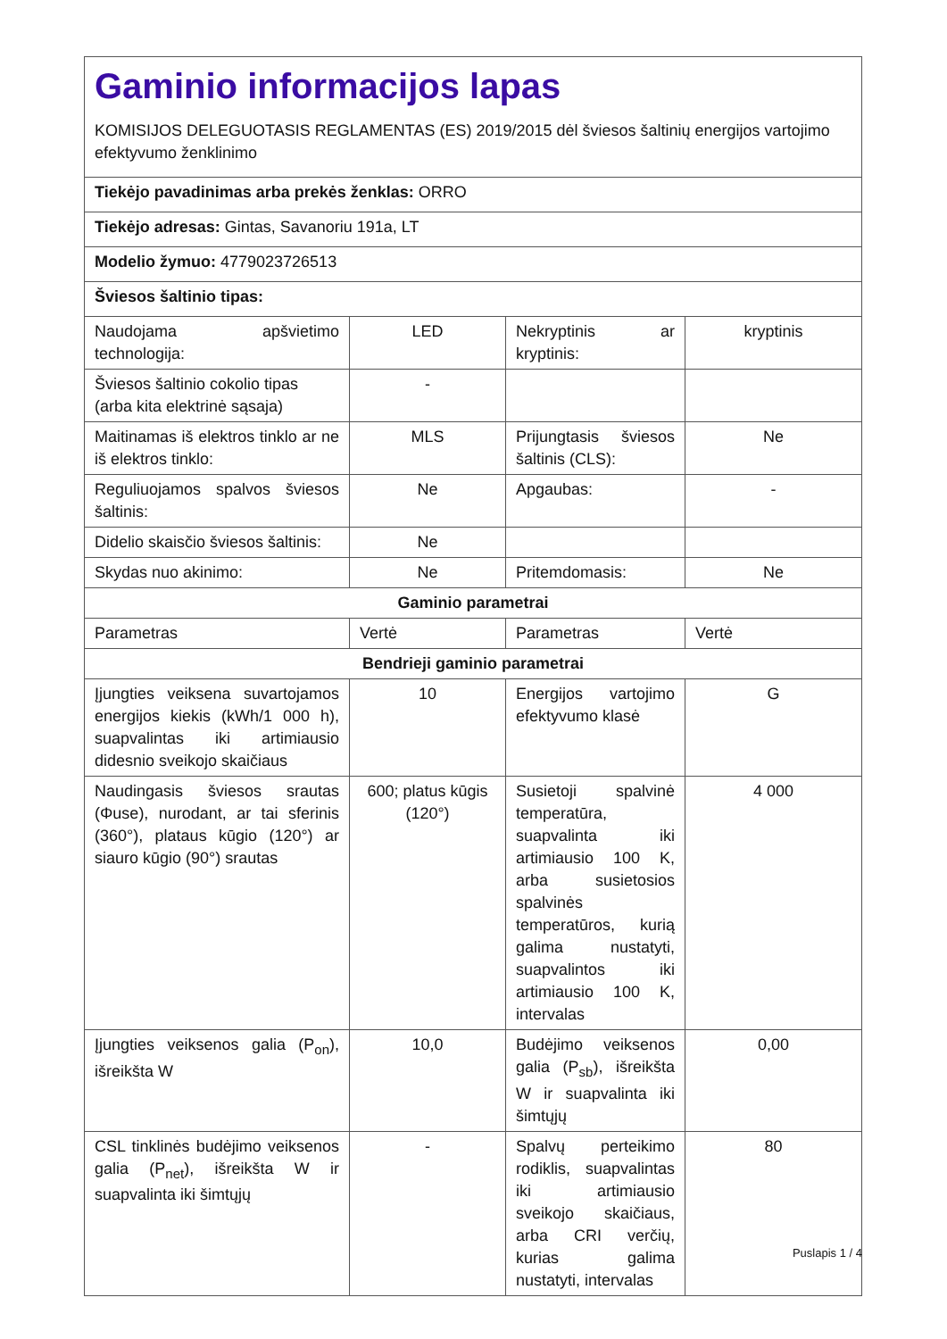| Gaminio informacijos lapas KOMISIJOS DELEGUOTASIS REGLAMENTAS (ES) 2019/2015 dėl šviesos šaltinių energijos vartojimo efektyvumo ženklinimo | | | |
| Tiekėjo pavadinimas arba prekės ženklas: ORRO | | | |
| Tiekėjo adresas: Gintas, Savanoriu 191a, LT | | | |
| Modelio žymuo: 4779023726513 | | | |
| Šviesos šaltinio tipas: | | | |
| Naudojama apšvietimo technologija: | LED | Nekryptinis ar kryptinis: | kryptinis |
| Šviesos šaltinio cokolio tipas (arba kita elektrinė sąsaja) | - | | |
| Maitinamas iš elektros tinklo ar ne iš elektros tinklo: | MLS | Prijungtasis šviesos šaltinis (CLS): | Ne |
| Reguliuojamos spalvos šviesos šaltinis: | Ne | Apgaubas: | - |
| Didelio skaisčio šviesos šaltinis: | Ne | | |
| Skydas nuo akinimo: | Ne | Pritemdomasis: | Ne |
| Gaminio parametrai | | | |
| Parametras | Vertė | Parametras | Vertė |
| Bendrieji gaminio parametrai | | | |
| Įjungties veiksena suvartojamos energijos kiekis (kWh/1 000 h), suapvalintas iki artimiausio didesnio sveikojo skaičiaus | 10 | Energijos vartojimo efektyvumo klasė | G |
| Naudingasis šviesos srautas (Φuse), nurodant, ar tai sferinis (360°), plataus kūgio (120°) ar siauro kūgio (90°) srautas | 600; platus kūgis (120°) | Susietoji spalvinė temperatūra, suapvalinta iki artimiausio 100 K, arba susietosios spalvinės temperatūros, kurią galima nustatyti, suapvalintos iki artimiausio 100 K, intervalas | 4 000 |
| Įjungties veiksenos galia (P<sub>on</sub>), išreikšta W | 10,0 | Budėjimo veiksenos galia (P<sub>sb</sub>), išreikšta W ir suapvalinta iki šimtųjų | 0,00 |
| CSL tinklinės budėjimo veiksenos galia (P<sub>net</sub>), išreikšta W ir suapvalinta iki šimtųjų | - | Spalvų perteikimo rodiklis, suapvalintas iki artimiausio sveikojo skaičiaus, arba CRI verčių, kurias galima nustatyti, intervalas | 80 |
Puslapis 1 / 4